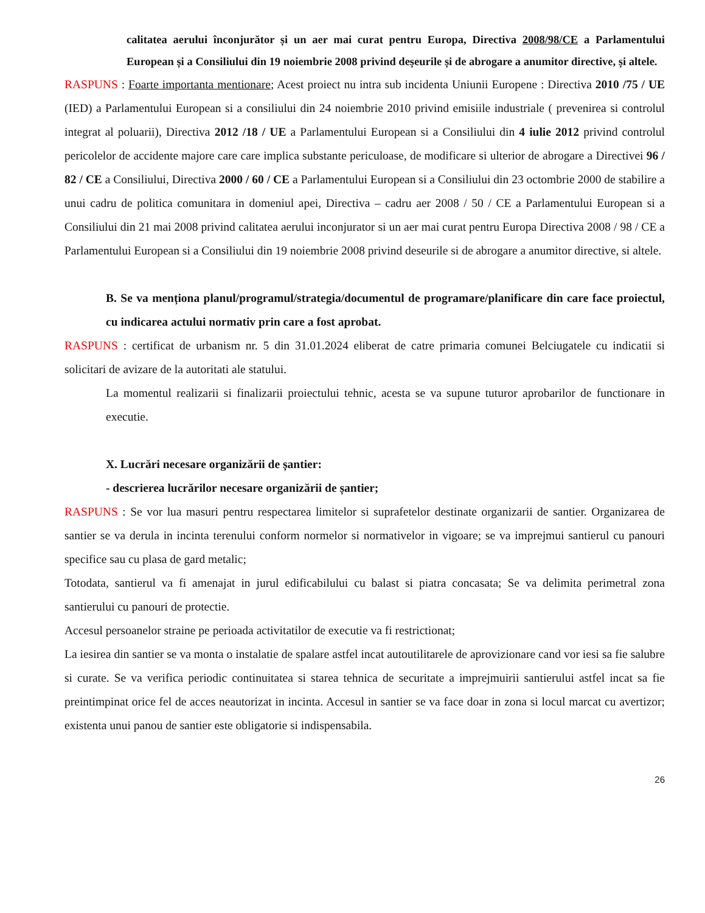calitatea aerului înconjurător și un aer mai curat pentru Europa, Directiva 2008/98/CE a Parlamentului European și a Consiliului din 19 noiembrie 2008 privind deșeurile și de abrogare a anumitor directive, și altele.
RASPUNS : Foarte importanta mentionare; Acest proiect nu intra sub incidenta Uniunii Europene : Directiva 2010 /75 / UE (IED) a Parlamentului European si a consiliului din 24 noiembrie 2010 privind emisiile industriale ( prevenirea si controlul integrat al poluarii), Directiva 2012 /18 / UE a Parlamentului European si a Consiliului din 4 iulie 2012 privind controlul pericolelor de accidente majore care care implica substante periculoase, de modificare si ulterior de abrogare a Directivei 96 / 82 / CE a Consiliului, Directiva 2000 / 60 / CE a Parlamentului European si a Consiliului din 23 octombrie 2000 de stabilire a unui cadru de politica comunitara in domeniul apei, Directiva – cadru aer 2008 / 50 / CE a Parlamentului European si a Consiliului din 21 mai 2008 privind calitatea aerului inconjurator si un aer mai curat pentru Europa Directiva 2008 / 98 / CE a Parlamentului European si a Consiliului din 19 noiembrie 2008 privind deseurile si de abrogare a anumitor directive, si altele.
B. Se va menționa planul/programul/strategia/documentul de programare/planificare din care face proiectul, cu indicarea actului normativ prin care a fost aprobat.
RASPUNS : certificat de urbanism nr. 5 din 31.01.2024 eliberat de catre primaria comunei Belciugatele cu indicatii si solicitari de avizare de la autoritati ale statului.
La momentul realizarii si finalizarii proiectului tehnic, acesta se va supune tuturor aprobarilor de functionare in executie.
X. Lucrări necesare organizării de șantier:
- descrierea lucrărilor necesare organizării de șantier;
RASPUNS : Se vor lua masuri pentru respectarea limitelor si suprafetelor destinate organizarii de santier. Organizarea de santier se va derula in incinta terenului conform normelor si normativelor in vigoare; se va imprejmui santierul cu panouri specifice sau cu plasa de gard metalic;
Totodata, santierul va fi amenajat in jurul edificabilului cu balast si piatra concasata; Se va delimita perimetral zona santierului cu panouri de protectie.
Accesul persoanelor straine pe perioada activitatilor de executie va fi restrictionat;
La iesirea din santier se va monta o instalatie de spalare astfel incat autoutilitarele de aprovizionare cand vor iesi sa fie salubre si curate. Se va verifica periodic continuitatea si starea tehnica de securitate a imprejmuirii santierului astfel incat sa fie preintimpinat orice fel de acces neautorizat in incinta. Accesul in santier se va face doar in zona si locul marcat cu avertizor; existenta unui panou de santier este obligatorie si indispensabila.
26